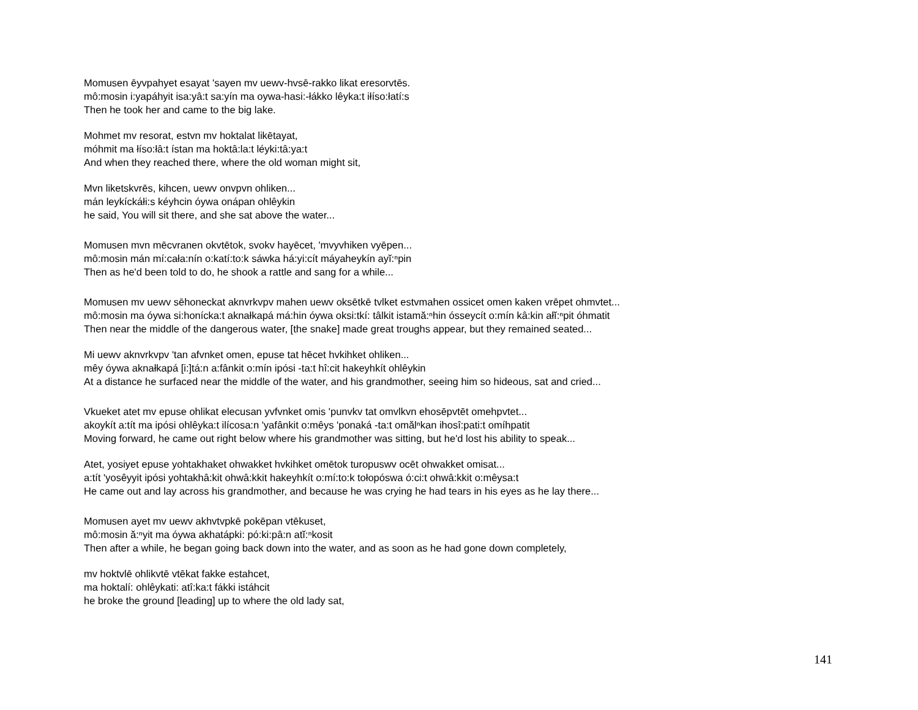Momusen ēyvpahyet esayat 'sayen mv uewv-hvsē-rakko likat eresorvtēs.
mô:mosin i:yapáhyit isa:yâ:t sa:yín ma oywa-hasi:-łákko lêyka:t iłíso:łatí:s
Then he took her and came to the big lake.
Mohmet mv resorat, estvn mv hoktalat likētayat,
móhmit ma łíso:łâ:t ístan ma hoktâ:la:t léyki:tâ:ya:t
And when they reached there, where the old woman might sit,
Mvn liketskvrēs, kihcen, uewv onvpvn ohliken...
mán leykíckáłi:s kéyhcin óywa onápan ohlêykin
he said, You will sit there, and she sat above the water...
Momusen mvn mēcvranen okvtētok, svokv hayēcet, 'mvyvhiken vyēpen...
mô:mosin mán mí:cała:nín o:katí:to:k sáwka há:yi:cít máyaheykín ayĭ:ⁿpin
Then as he'd been told to do, he shook a rattle and sang for a while...
Momusen mv uewv sēhoneckat aknvrkvpv mahen uewv oksētkē tvlket estvmahen ossicet omen kaken vrēpet ohmvtet...
mô:mosin ma óywa si:honícka:t aknałkapá má:hin óywa oksi:tkí: tâlkit istamă:ⁿhin ósseycít o:mín kâ:kin ałĭ:ⁿpit óhmatit
Then near the middle of the dangerous water, [the snake] made great troughs appear, but they remained seated...
Mi uewv aknvrkvpv 'tan afvnket omen, epuse tat hēcet hvkihket ohliken...
mêy óywa aknałkapá [i:]tá:n a:fânkit o:mín ipósi -ta:t hî:cit hakeyhkít ohlêykin
At a distance he surfaced near the middle of the water, and his grandmother, seeing him so hideous, sat and cried...
Vkueket atet mv epuse ohlikat elecusan yvfvnket omis 'punvkv tat omvlkvn ehosēpvtēt omehpvtet...
akoykít a:tít ma ipósi ohlêyka:t ilícosa:n 'yafânkit o:mêys 'ponaká -ta:t omălⁿkan ihosî:pati:t omíhpatit
Moving forward, he came out right below where his grandmother was sitting, but he'd lost his ability to speak...
Atet, yosiyet epuse yohtakhaket ohwakket hvkihket omētok turopuswv ocēt ohwakket omisat...
a:tít 'yosêyyit ipósi yohtakhâ:kit ohwâ:kkit hakeyhkít o:mí:to:k tołopóswa ó:ci:t ohwâ:kkit o:mêysa:t
He came out and lay across his grandmother, and because he was crying he had tears in his eyes as he lay there...
Momusen ayet mv uewv akhvtvpkē pokēpan vtēkuset,
mô:mosin ă:ⁿyit ma óywa akhatápki: pó:ki:pâ:n atĭ:ⁿkosit
Then after a while, he began going back down into the water, and as soon as he had gone down completely,
mv hoktvlē ohlikvtē vtēkat fakke estahcet,
ma hoktalí: ohlêykati: atî:ka:t fákki istáhcit
he broke the ground [leading] up to where the old lady sat,
141